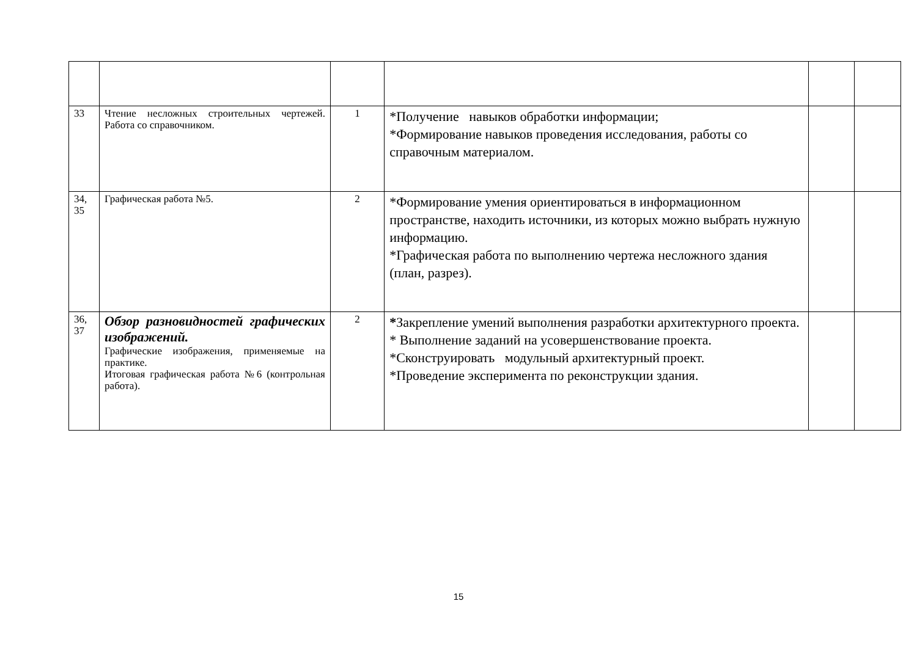| 33 | Чтение несложных строительных чертежей. Работа со справочником. | 1 | *Получение навыков обработки информации; *Формирование навыков проведения исследования, работы со справочным материалом. | | |
| 34, 35 | Графическая работа №5. | 2 | *Формирование умения ориентироваться в информационном пространстве, находить источники, из которых можно выбрать нужную информацию. *Графическая работа по выполнению чертежа несложного здания (план, разрез). | | |
| 36, 37 | Обзор разновидностей графических изображений. Графические изображения, применяемые на практике. Итоговая графическая работа №6 (контрольная работа). | 2 | * Закрепление умений выполнения разработки архитектурного проекта. * Выполнение заданий на усовершенствование проекта. *Сконструировать модульный архитектурный проект. *Проведение эксперимента по реконструкции здания. | | |
15